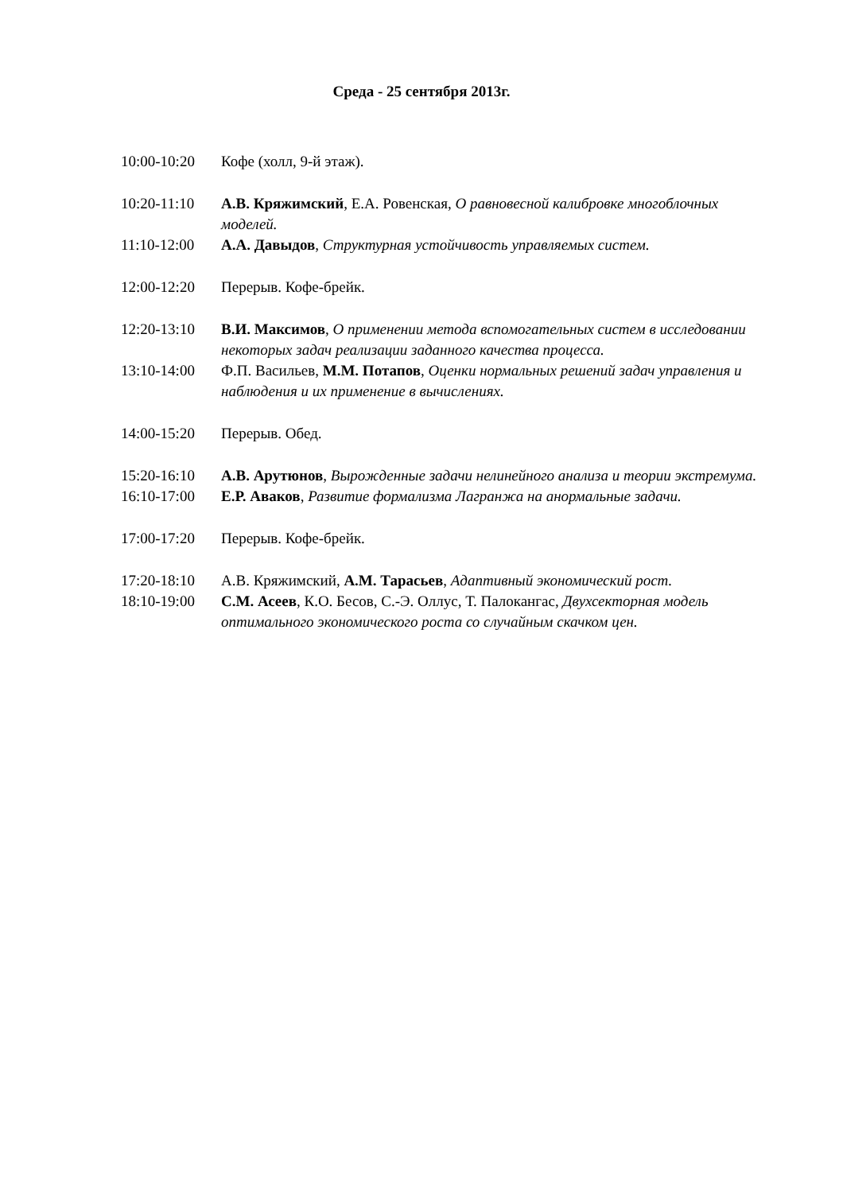Среда - 25 сентября 2013г.
10:00-10:20 Кофе (холл, 9-й этаж).
10:20-11:10 А.В. Кряжимский, Е.А. Ровенская, О равновесной калибровке многоблочных моделей.
11:10-12:00 А.А. Давыдов, Структурная устойчивость управляемых систем.
12:00-12:20 Перерыв. Кофе-брейк.
12:20-13:10 В.И. Максимов, О применении метода вспомогательных систем в исследовании некоторых задач реализации заданного качества процесса.
13:10-14:00 Ф.П. Васильев, М.М. Потапов, Оценки нормальных решений задач управления и наблюдения и их применение в вычислениях.
14:00-15:20 Перерыв. Обед.
15:20-16:10 А.В. Арутюнов, Вырожденные задачи нелинейного анализа и теории экстремума.
16:10-17:00 Е.Р. Аваков, Развитие формализма Лагранжа на анормальные задачи.
17:00-17:20 Перерыв. Кофе-брейк.
17:20-18:10 А.В. Кряжимский, А.М. Тарасьев, Адаптивный экономический рост.
18:10-19:00 С.М. Асеев, К.О. Бесов, С.-Э. Оллус, Т. Палокангас, Двухсекторная модель оптимального экономического роста со случайным скачком цен.